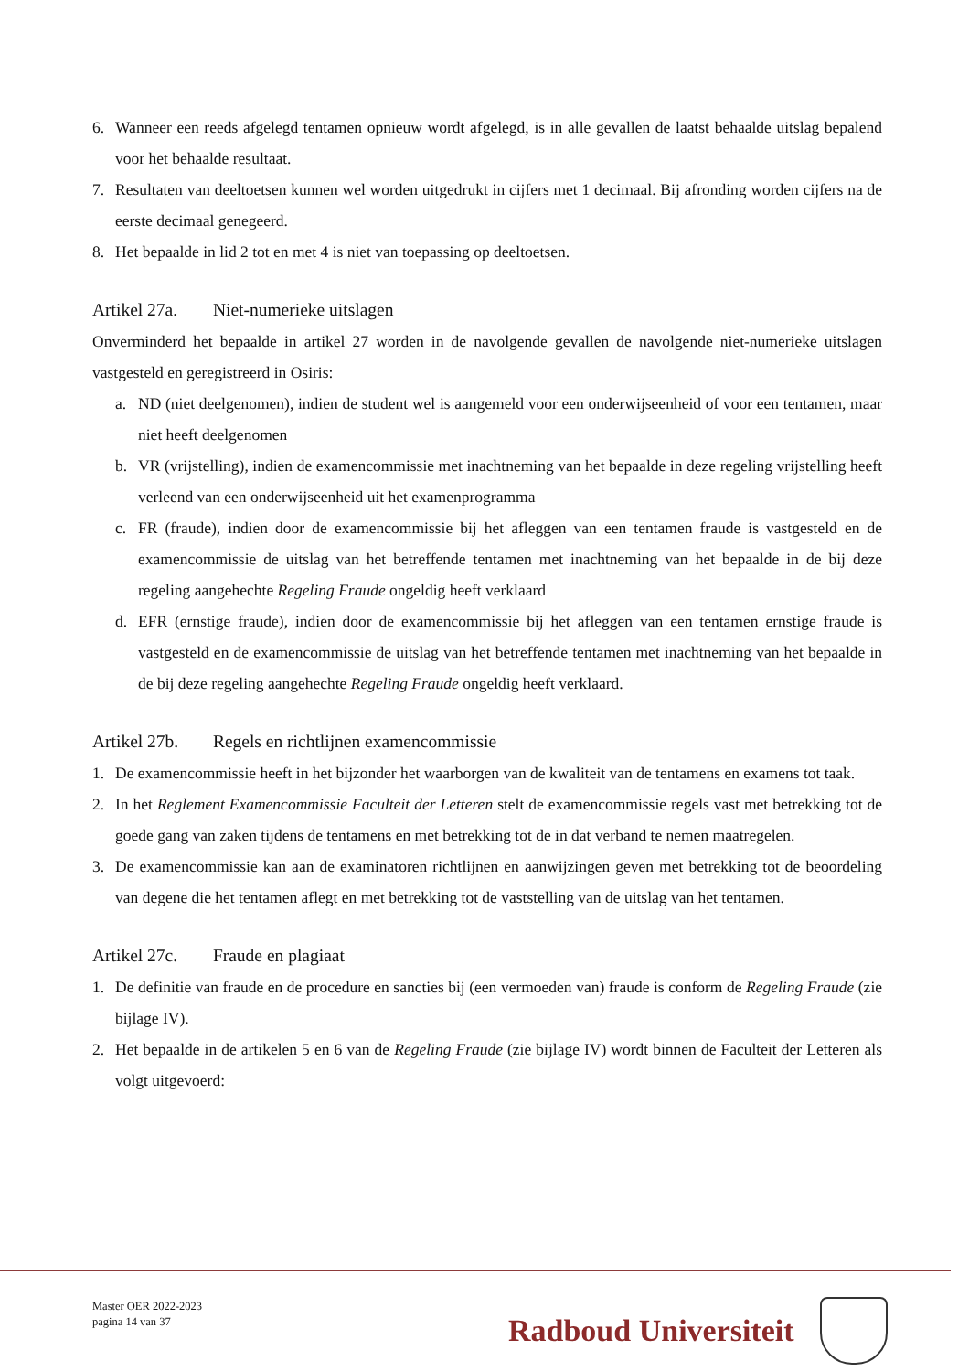6. Wanneer een reeds afgelegd tentamen opnieuw wordt afgelegd, is in alle gevallen de laatst behaalde uitslag bepalend voor het behaalde resultaat.
7. Resultaten van deeltoetsen kunnen wel worden uitgedrukt in cijfers met 1 decimaal. Bij afronding worden cijfers na de eerste decimaal genegeerd.
8. Het bepaalde in lid 2 tot en met 4 is niet van toepassing op deeltoetsen.
Artikel 27a. Niet-numerieke uitslagen
Onverminderd het bepaalde in artikel 27 worden in de navolgende gevallen de navolgende niet-numerieke uitslagen vastgesteld en geregistreerd in Osiris:
a. ND (niet deelgenomen), indien de student wel is aangemeld voor een onderwijseenheid of voor een tentamen, maar niet heeft deelgenomen
b. VR (vrijstelling), indien de examencommissie met inachtneming van het bepaalde in deze regeling vrijstelling heeft verleend van een onderwijseenheid uit het examenprogramma
c. FR (fraude), indien door de examencommissie bij het afleggen van een tentamen fraude is vastgesteld en de examencommissie de uitslag van het betreffende tentamen met inachtneming van het bepaalde in de bij deze regeling aangehechte Regeling Fraude ongeldig heeft verklaard
d. EFR (ernstige fraude), indien door de examencommissie bij het afleggen van een tentamen ernstige fraude is vastgesteld en de examencommissie de uitslag van het betreffende tentamen met inachtneming van het bepaalde in de bij deze regeling aangehechte Regeling Fraude ongeldig heeft verklaard.
Artikel 27b. Regels en richtlijnen examencommissie
1. De examencommissie heeft in het bijzonder het waarborgen van de kwaliteit van de tentamens en examens tot taak.
2. In het Reglement Examencommissie Faculteit der Letteren stelt de examencommissie regels vast met betrekking tot de goede gang van zaken tijdens de tentamens en met betrekking tot de in dat verband te nemen maatregelen.
3. De examencommissie kan aan de examinatoren richtlijnen en aanwijzingen geven met betrekking tot de beoordeling van degene die het tentamen aflegt en met betrekking tot de vaststelling van de uitslag van het tentamen.
Artikel 27c. Fraude en plagiaat
1. De definitie van fraude en de procedure en sancties bij (een vermoeden van) fraude is conform de Regeling Fraude (zie bijlage IV).
2. Het bepaalde in de artikelen 5 en 6 van de Regeling Fraude (zie bijlage IV) wordt binnen de Faculteit der Letteren als volgt uitgevoerd:
Master OER 2022-2023
pagina 14 van 37
Radboud Universiteit